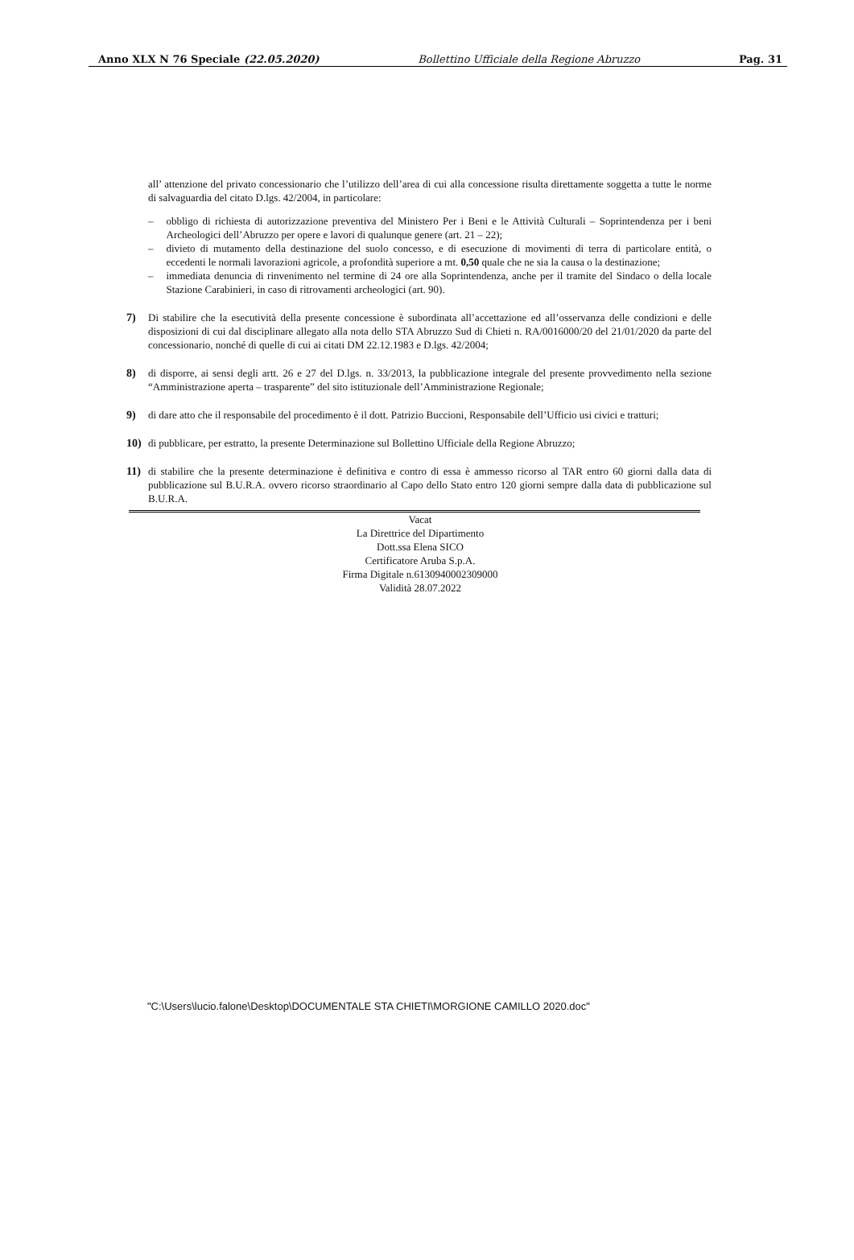Anno XLX N 76 Speciale (22.05.2020) Bollettino Ufficiale della Regione Abruzzo Pag. 31
all’ attenzione del privato concessionario che l’utilizzo dell’area di cui alla concessione risulta direttamente soggetta a tutte le norme di salvaguardia del citato D.lgs. 42/2004, in particolare:
– obbligo di richiesta di autorizzazione preventiva del Ministero Per i Beni e le Attività Culturali – Soprintendenza per i beni Archeologici dell’Abruzzo per opere e lavori di qualunque genere (art. 21 – 22);
– divieto di mutamento della destinazione del suolo concesso, e di esecuzione di movimenti di terra di particolare entità, o eccedenti le normali lavorazioni agricole, a profondità superiore a mt. 0,50 quale che ne sia la causa o la destinazione;
– immediata denuncia di rinvenimento nel termine di 24 ore alla Soprintendenza, anche per il tramite del Sindaco o della locale Stazione Carabinieri, in caso di ritrovamenti archeologici (art. 90).
7) Di stabilire che la esecutività della presente concessione è subordinata all’accettazione ed all’osservanza delle condizioni e delle disposizioni di cui dal disciplinare allegato alla nota dello STA Abruzzo Sud di Chieti n. RA/0016000/20 del 21/01/2020 da parte del concessionario, nonché di quelle di cui ai citati DM 22.12.1983 e D.lgs. 42/2004;
8) di disporre, ai sensi degli artt. 26 e 27 del D.lgs. n. 33/2013, la pubblicazione integrale del presente provvedimento nella sezione “Amministrazione aperta – trasparente” del sito istituzionale dell’Amministrazione Regionale;
9) di dare atto che il responsabile del procedimento è il dott. Patrizio Buccioni, Responsabile dell’Ufficio usi civici e tratturi;
10) di pubblicare, per estratto, la presente Determinazione sul Bollettino Ufficiale della Regione Abruzzo;
11) di stabilire che la presente determinazione è definitiva e contro di essa è ammesso ricorso al TAR entro 60 giorni dalla data di pubblicazione sul B.U.R.A. ovvero ricorso straordinario al Capo dello Stato entro 120 giorni sempre dalla data di pubblicazione sul B.U.R.A.
Vacat
La Direttrice del Dipartimento
Dott.ssa Elena SICO
Certificatore Aruba S.p.A.
Firma Digitale n.6130940002309000
Validità 28.07.2022
"C:\Users\lucio.falone\Desktop\DOCUMENTALE STA CHIETI\MORGIONE CAMILLO 2020.doc"